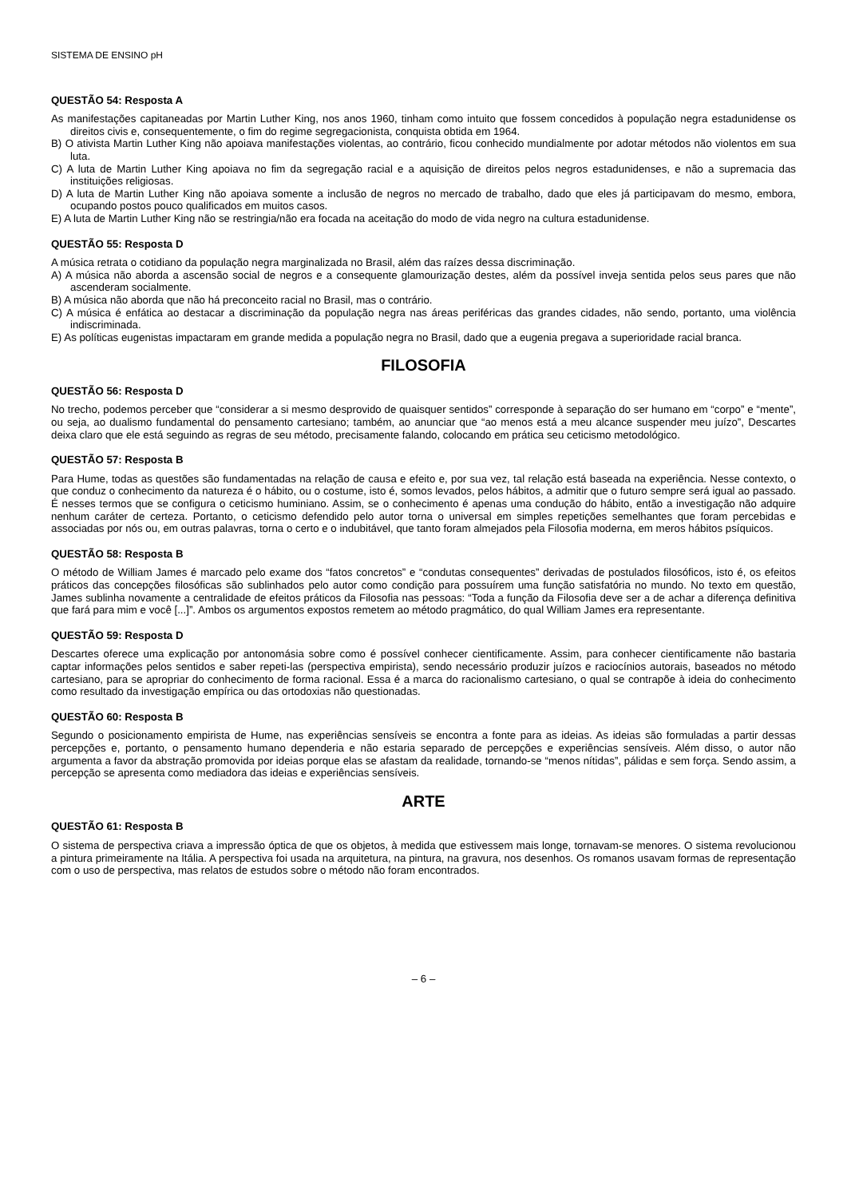SISTEMA DE ENSINO pH
QUESTÃO 54: Resposta A
As manifestações capitaneadas por Martin Luther King, nos anos 1960, tinham como intuito que fossem concedidos à população negra estadunidense os direitos civis e, consequentemente, o fim do regime segregacionista, conquista obtida em 1964.
B) O ativista Martin Luther King não apoiava manifestações violentas, ao contrário, ficou conhecido mundialmente por adotar métodos não violentos em sua luta.
C) A luta de Martin Luther King apoiava no fim da segregação racial e a aquisição de direitos pelos negros estadunidenses, e não a supremacia das instituições religiosas.
D) A luta de Martin Luther King não apoiava somente a inclusão de negros no mercado de trabalho, dado que eles já participavam do mesmo, embora, ocupando postos pouco qualificados em muitos casos.
E) A luta de Martin Luther King não se restringia/não era focada na aceitação do modo de vida negro na cultura estadunidense.
QUESTÃO 55: Resposta D
A música retrata o cotidiano da população negra marginalizada no Brasil, além das raízes dessa discriminação.
A) A música não aborda a ascensão social de negros e a consequente glamourização destes, além da possível inveja sentida pelos seus pares que não ascenderam socialmente.
B) A música não aborda que não há preconceito racial no Brasil, mas o contrário.
C) A música é enfática ao destacar a discriminação da população negra nas áreas periféricas das grandes cidades, não sendo, portanto, uma violência indiscriminada.
E) As políticas eugenistas impactaram em grande medida a população negra no Brasil, dado que a eugenia pregava a superioridade racial branca.
FILOSOFIA
QUESTÃO 56: Resposta D
No trecho, podemos perceber que “considerar a si mesmo desprovido de quaisquer sentidos” corresponde à separação do ser humano em “corpo” e “mente”, ou seja, ao dualismo fundamental do pensamento cartesiano; também, ao anunciar que “ao menos está a meu alcance suspender meu juízo”, Descartes deixa claro que ele está seguindo as regras de seu método, precisamente falando, colocando em prática seu ceticismo metodológico.
QUESTÃO 57: Resposta B
Para Hume, todas as questões são fundamentadas na relação de causa e efeito e, por sua vez, tal relação está baseada na experiência. Nesse contexto, o que conduz o conhecimento da natureza é o hábito, ou o costume, isto é, somos levados, pelos hábitos, a admitir que o futuro sempre será igual ao passado. É nesses termos que se configura o ceticismo huminiano. Assim, se o conhecimento é apenas uma condução do hábito, então a investigação não adquire nenhum caráter de certeza. Portanto, o ceticismo defendido pelo autor torna o universal em simples repetições semelhantes que foram percebidas e associadas por nós ou, em outras palavras, torna o certo e o indubitável, que tanto foram almejados pela Filosofia moderna, em meros hábitos psíquicos.
QUESTÃO 58: Resposta B
O método de William James é marcado pelo exame dos “fatos concretos” e “condutas consequentes” derivadas de postulados filosóficos, isto é, os efeitos práticos das concepções filosóficas são sublinhados pelo autor como condição para possuírem uma função satisfatória no mundo. No texto em questão, James sublinha novamente a centralidade de efeitos práticos da Filosofia nas pessoas: “Toda a função da Filosofia deve ser a de achar a diferença definitiva que fará para mim e você [...]”. Ambos os argumentos expostos remetem ao método pragmático, do qual William James era representante.
QUESTÃO 59: Resposta D
Descartes oferece uma explicação por antonomásia sobre como é possível conhecer cientificamente. Assim, para conhecer cientificamente não bastaria captar informações pelos sentidos e saber repeti-las (perspectiva empirista), sendo necessário produzir juízos e raciocínios autorais, baseados no método cartesiano, para se apropriar do conhecimento de forma racional. Essa é a marca do racionalismo cartesiano, o qual se contrapõe à ideia do conhecimento como resultado da investigação empírica ou das ortodoxias não questionadas.
QUESTÃO 60: Resposta B
Segundo o posicionamento empirista de Hume, nas experiências sensíveis se encontra a fonte para as ideias. As ideias são formuladas a partir dessas percepções e, portanto, o pensamento humano dependeria e não estaria separado de percepções e experiências sensíveis. Além disso, o autor não argumenta a favor da abstração promovida por ideias porque elas se afastam da realidade, tornando-se “menos nítidas”, pálidas e sem força. Sendo assim, a percepção se apresenta como mediadora das ideias e experiências sensíveis.
ARTE
QUESTÃO 61: Resposta B
O sistema de perspectiva criava a impressão óptica de que os objetos, à medida que estivessem mais longe, tornavam-se menores. O sistema revolucionou a pintura primeiramente na Itália. A perspectiva foi usada na arquitetura, na pintura, na gravura, nos desenhos. Os romanos usavam formas de representação com o uso de perspectiva, mas relatos de estudos sobre o método não foram encontrados.
– 6 –